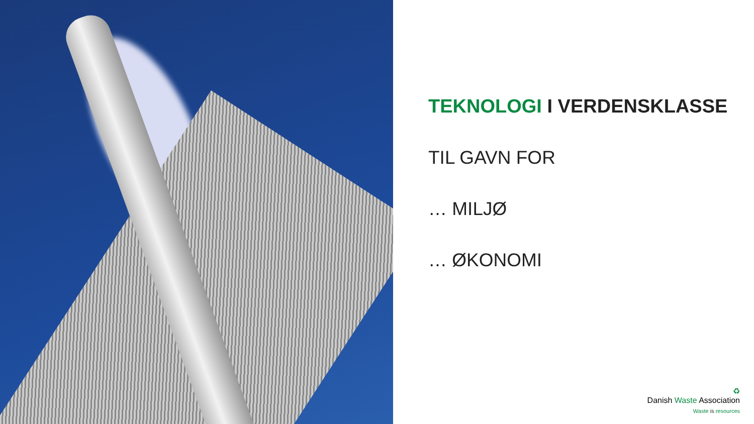TEKNOLOGI I VERDENSKLASSE
TIL GAVN FOR
… MILJØ
… ØKONOMI
♻
Danish Waste Association
Waste is resources